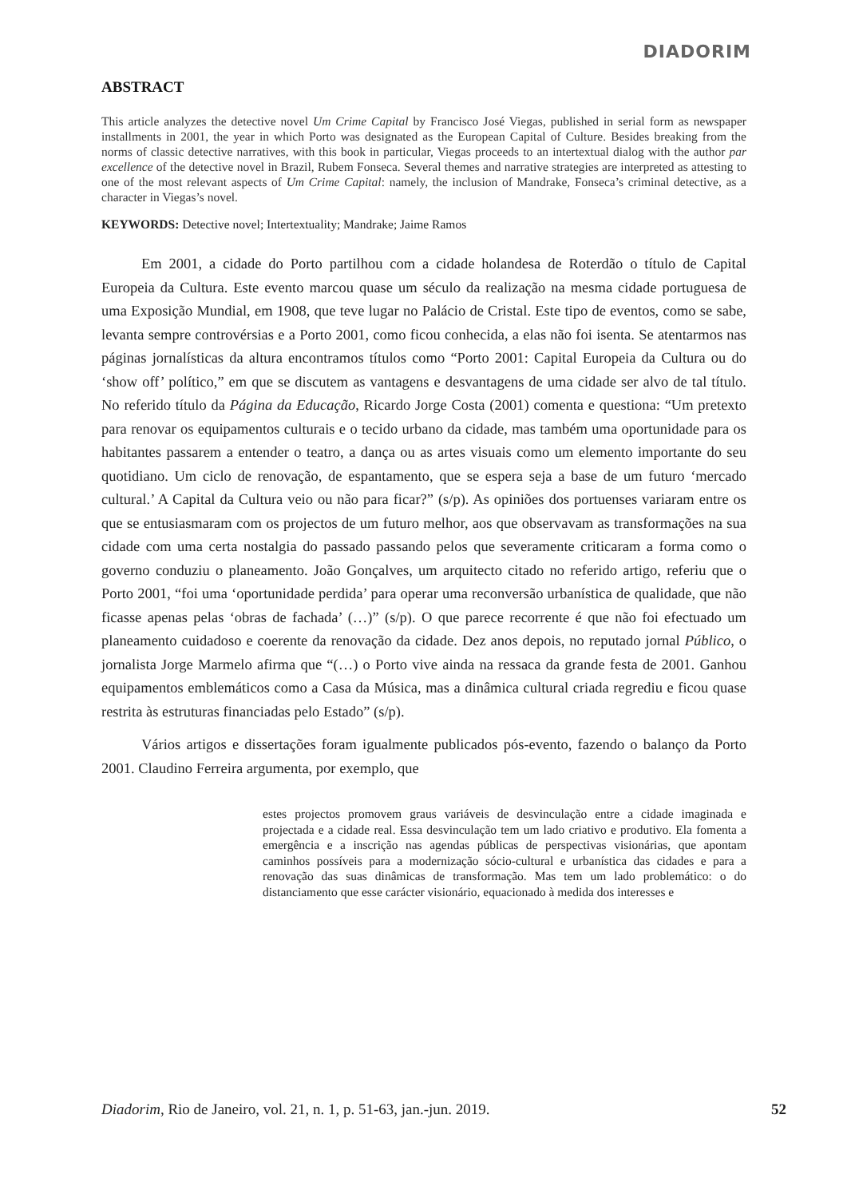DIADORIM
ABSTRACT
This article analyzes the detective novel Um Crime Capital by Francisco José Viegas, published in serial form as newspaper installments in 2001, the year in which Porto was designated as the European Capital of Culture. Besides breaking from the norms of classic detective narratives, with this book in particular, Viegas proceeds to an intertextual dialog with the author par excellence of the detective novel in Brazil, Rubem Fonseca. Several themes and narrative strategies are interpreted as attesting to one of the most relevant aspects of Um Crime Capital: namely, the inclusion of Mandrake, Fonseca’s criminal detective, as a character in Viegas’s novel.
KEYWORDS: Detective novel; Intertextuality; Mandrake; Jaime Ramos
Em 2001, a cidade do Porto partilhou com a cidade holandesa de Roterdão o título de Capital Europeia da Cultura. Este evento marcou quase um século da realização na mesma cidade portuguesa de uma Exposição Mundial, em 1908, que teve lugar no Palácio de Cristal. Este tipo de eventos, como se sabe, levanta sempre controvérsias e a Porto 2001, como ficou conhecida, a elas não foi isenta. Se atentarmos nas páginas jornalísticas da altura encontramos títulos como “Porto 2001: Capital Europeia da Cultura ou do ‘show off’ político,” em que se discutem as vantagens e desvantagens de uma cidade ser alvo de tal título. No referido título da Página da Educação, Ricardo Jorge Costa (2001) comenta e questiona: “Um pretexto para renovar os equipamentos culturais e o tecido urbano da cidade, mas também uma oportunidade para os habitantes passarem a entender o teatro, a dança ou as artes visuais como um elemento importante do seu quotidiano. Um ciclo de renovação, de espantamento, que se espera seja a base de um futuro ‘mercado cultural.’ A Capital da Cultura veio ou não para ficar?” (s/p). As opiniões dos portuenses variaram entre os que se entusiasmaram com os projectos de um futuro melhor, aos que observavam as transformações na sua cidade com uma certa nostalgia do passado passando pelos que severamente criticaram a forma como o governo conduziu o planeamento. João Gonçalves, um arquitecto citado no referido artigo, referiu que o Porto 2001, “foi uma ‘oportunidade perdida’ para operar uma reconversão urbanística de qualidade, que não ficasse apenas pelas ‘obras de fachada’ (…)” (s/p). O que parece recorrente é que não foi efectuado um planeamento cuidadoso e coerente da renovação da cidade. Dez anos depois, no reputado jornal Público, o jornalista Jorge Marmelo afirma que “(…) o Porto vive ainda na ressaca da grande festa de 2001. Ganhou equipamentos emblemáticos como a Casa da Música, mas a dinâmica cultural criada regrediu e ficou quase restrita às estruturas financiadas pelo Estado” (s/p).
Vários artigos e dissertações foram igualmente publicados pós-evento, fazendo o balanço da Porto 2001. Claudino Ferreira argumenta, por exemplo, que
estes projectos promovem graus variáveis de desvinculação entre a cidade imaginada e projectada e a cidade real. Essa desvinculação tem um lado criativo e produtivo. Ela fomenta a emergência e a inscrição nas agendas públicas de perspectivas visionárias, que apontam caminhos possíveis para a modernização sócio-cultural e urbanística das cidades e para a renovação das suas dinâmicas de transformação. Mas tem um lado problemático: o do distanciamento que esse carácter visionário, equacionado à medida dos interesses e
Diadorim, Rio de Janeiro, vol. 21, n. 1, p. 51-63, jan.-jun. 2019. 52